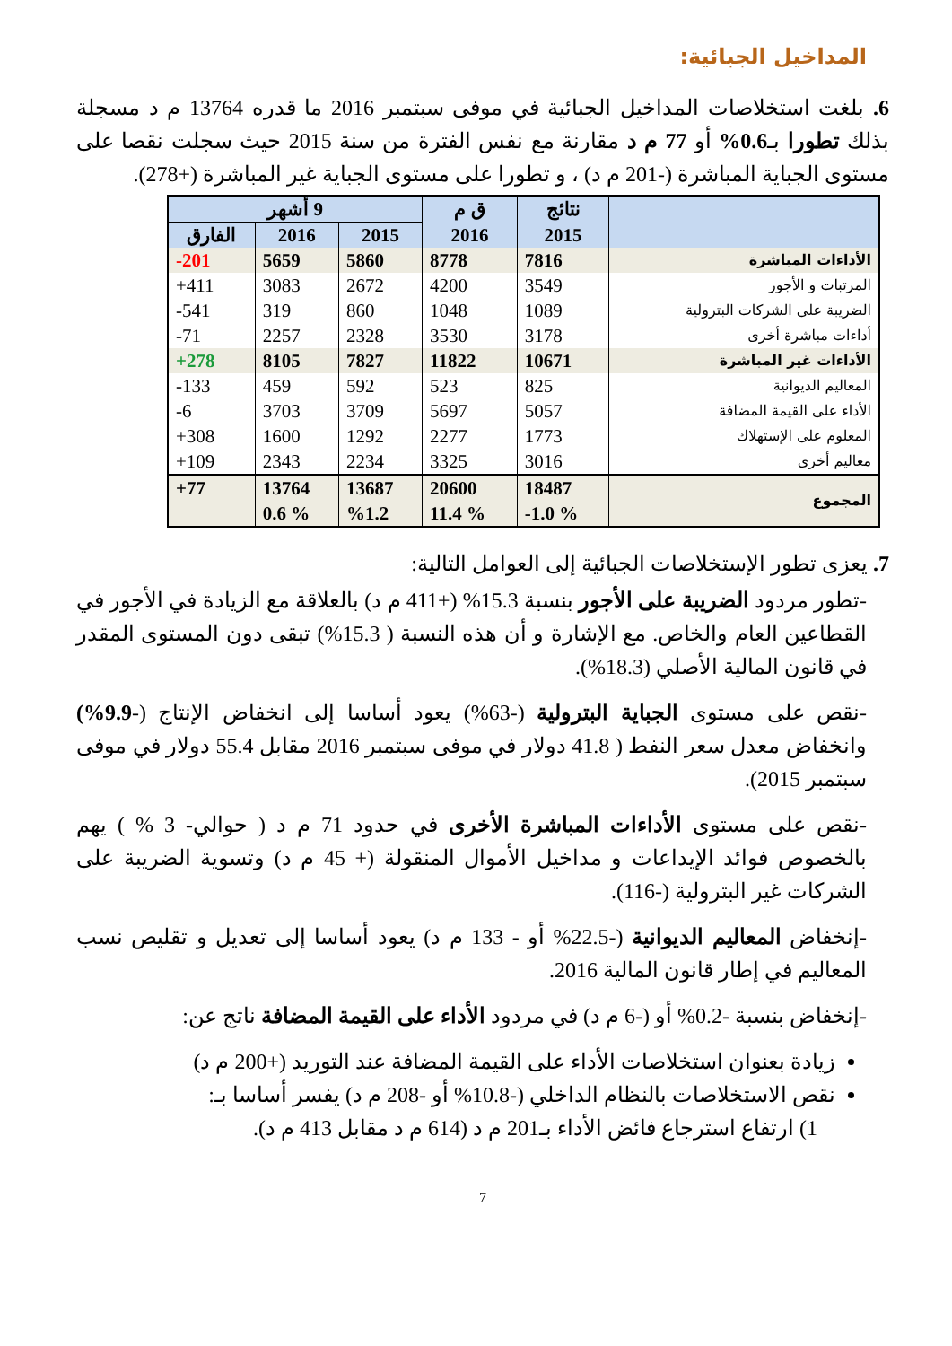المداخيل الجبائية:
6. بلغت استخلاصات المداخيل الجبائية في موفى سبتمبر 2016 ما قدره 13764 م د مسجلة بذلك تطورا بـ0.6% أو 77 م د مقارنة مع نفس الفترة من سنة 2015 حيث سجلت نقصا على مستوى الجباية المباشرة (-201 م د) ، و تطورا على مستوى الجباية غير المباشرة (+278).
| | نتائج | ق م | 9 أشهر | | |
| --- | --- | --- | --- | --- | --- |
| | 2015 | 2016 | 2015 | 2016 | الفارق |
| الأداءات المباشرة | 7816 | 8778 | 5860 | 5659 | 201- |
| المرتبات و الأجور | 3549 | 4200 | 2672 | 3083 | 411+ |
| الضريبة على الشركات البترولية | 1089 | 1048 | 860 | 319 | 541- |
| أداءات مباشرة أخرى | 3178 | 3530 | 2328 | 2257 | 71- |
| الأداءات غير المباشرة | 10671 | 11822 | 7827 | 8105 | 278+ |
| المعاليم الديوانية | 825 | 523 | 592 | 459 | 133- |
| الأداء على القيمة المضافة | 5057 | 5697 | 3709 | 3703 | 6- |
| المعلوم على الإستهلاك | 1773 | 2277 | 1292 | 1600 | 308+ |
| معاليم أخرى | 3016 | 3325 | 2234 | 2343 | 109+ |
| المجموع | 18487 % 1.0- | 20600 % 11.4 | 13687 %1.2 | 13764 % 0.6 | 77+ |
7. يعزى تطور الإستخلاصات الجبائية إلى العوامل التالية:
-تطور مردود الضريبة على الأجور بنسبة 15.3% (+411 م د) بالعلاقة مع الزيادة في الأجور في القطاعين العام والخاص. مع الإشارة و أن هذه النسبة ( 15.3%) تبقى دون المستوى المقدر في قانون المالية الأصلي (18.3%).
-نقص على مستوى الجباية البترولية (-63%) يعود أساسا إلى انخفاض الإنتاج (-9.9%) وانخفاض معدل سعر النفط ( 41.8 دولار في موفى سبتمبر 2016 مقابل 55.4 دولار في موفى سبتمبر 2015).
-نقص على مستوى الأداءات المباشرة الأخرى في حدود 71 م د ( حوالي- 3 % ) يهم بالخصوص فوائد الإيداعات و مداخيل الأموال المنقولة (+ 45 م د) وتسوية الضريبة على الشركات غير البترولية (-116).
-إنخفاض المعاليم الديوانية (-22.5% أو - 133 م د) يعود أساسا إلى تعديل و تقليص نسب المعاليم في إطار قانون المالية 2016.
-إنخفاض بنسبة -0.2% أو (-6 م د) في مردود الأداء على القيمة المضافة ناتج عن:
زيادة بعنوان استخلاصات الأداء على القيمة المضافة عند التوريد (+200 م د)
نقص الاستخلاصات بالنظام الداخلي (-10.8% أو -208 م د) يفسر أساسا بـ:
1) ارتفاع استرجاع فائض الأداء بـ201 م د (614 م د مقابل 413 م د).
7